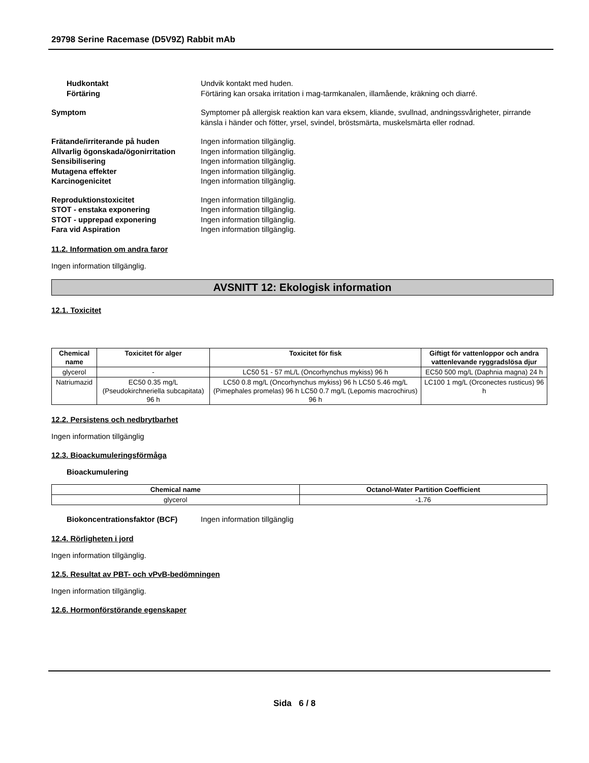29798 Serine Racemase (D5V9Z) Rabbit mAb
Hudkontakt Undvik kontakt med huden.
Förtäring Förtäring kan orsaka irritation i mag-tarmkanalen, illamående, kräkning och diarré.
Symptom Symptomer på allergisk reaktion kan vara eksem, kliande, svullnad, andningssvårigheter, pirrande känsla i händer och fötter, yrsel, svindel, bröstsmärta, muskelsmärta eller rodnad.
Frätande/irriterande på huden Ingen information tillgänglig.
Allvarlig ögonskada/ögonirritation
Ingen information tillgänglig.
Sensibilisering Ingen information tillgänglig.
Mutagena effekter Ingen information tillgänglig.
Karcinogenicitet Ingen information tillgänglig.
Reproduktionstoxicitet Ingen information tillgänglig.
STOT - enstaka exponering Ingen information tillgänglig.
STOT - upprepad exponering Ingen information tillgänglig.
Fara vid Aspiration Ingen information tillgänglig.
11.2. Information om andra faror
Ingen information tillgänglig.
AVSNITT 12: Ekologisk information
12.1. Toxicitet
| Chemical name | Toxicitet för alger | Toxicitet för fisk | Giftigt för vattenloppor och andra vattenlevande ryggradslösa djur |
| --- | --- | --- | --- |
| glycerol | - | LC50 51 - 57 mL/L (Oncorhynchus mykiss) 96 h | EC50 500 mg/L (Daphnia magna) 24 h |
| Natriumazid | EC50 0.35 mg/L (Pseudokirchneriella subcapitata) 96 h | LC50 0.8 mg/L (Oncorhynchus mykiss) 96 h LC50 5.46 mg/L (Pimephales promelas) 96 h LC50 0.7 mg/L (Lepomis macrochirus) 96 h | LC100 1 mg/L (Orconectes rusticus) 96 h |
12.2. Persistens och nedbrytbarhet
Ingen information tillgänglig
12.3. Bioackumuleringsförmåga
Bioackumulering
| Chemical name | Octanol-Water Partition Coefficient |
| --- | --- |
| glycerol | -1.76 |
Biokoncentrationsfaktor (BCF) Ingen information tillgänglig
12.4. Rörligheten i jord
Ingen information tillgänglig.
12.5. Resultat av PBT- och vPvB-bedömningen
Ingen information tillgänglig.
12.6. Hormonförstörande egenskaper
Sida 6 / 8